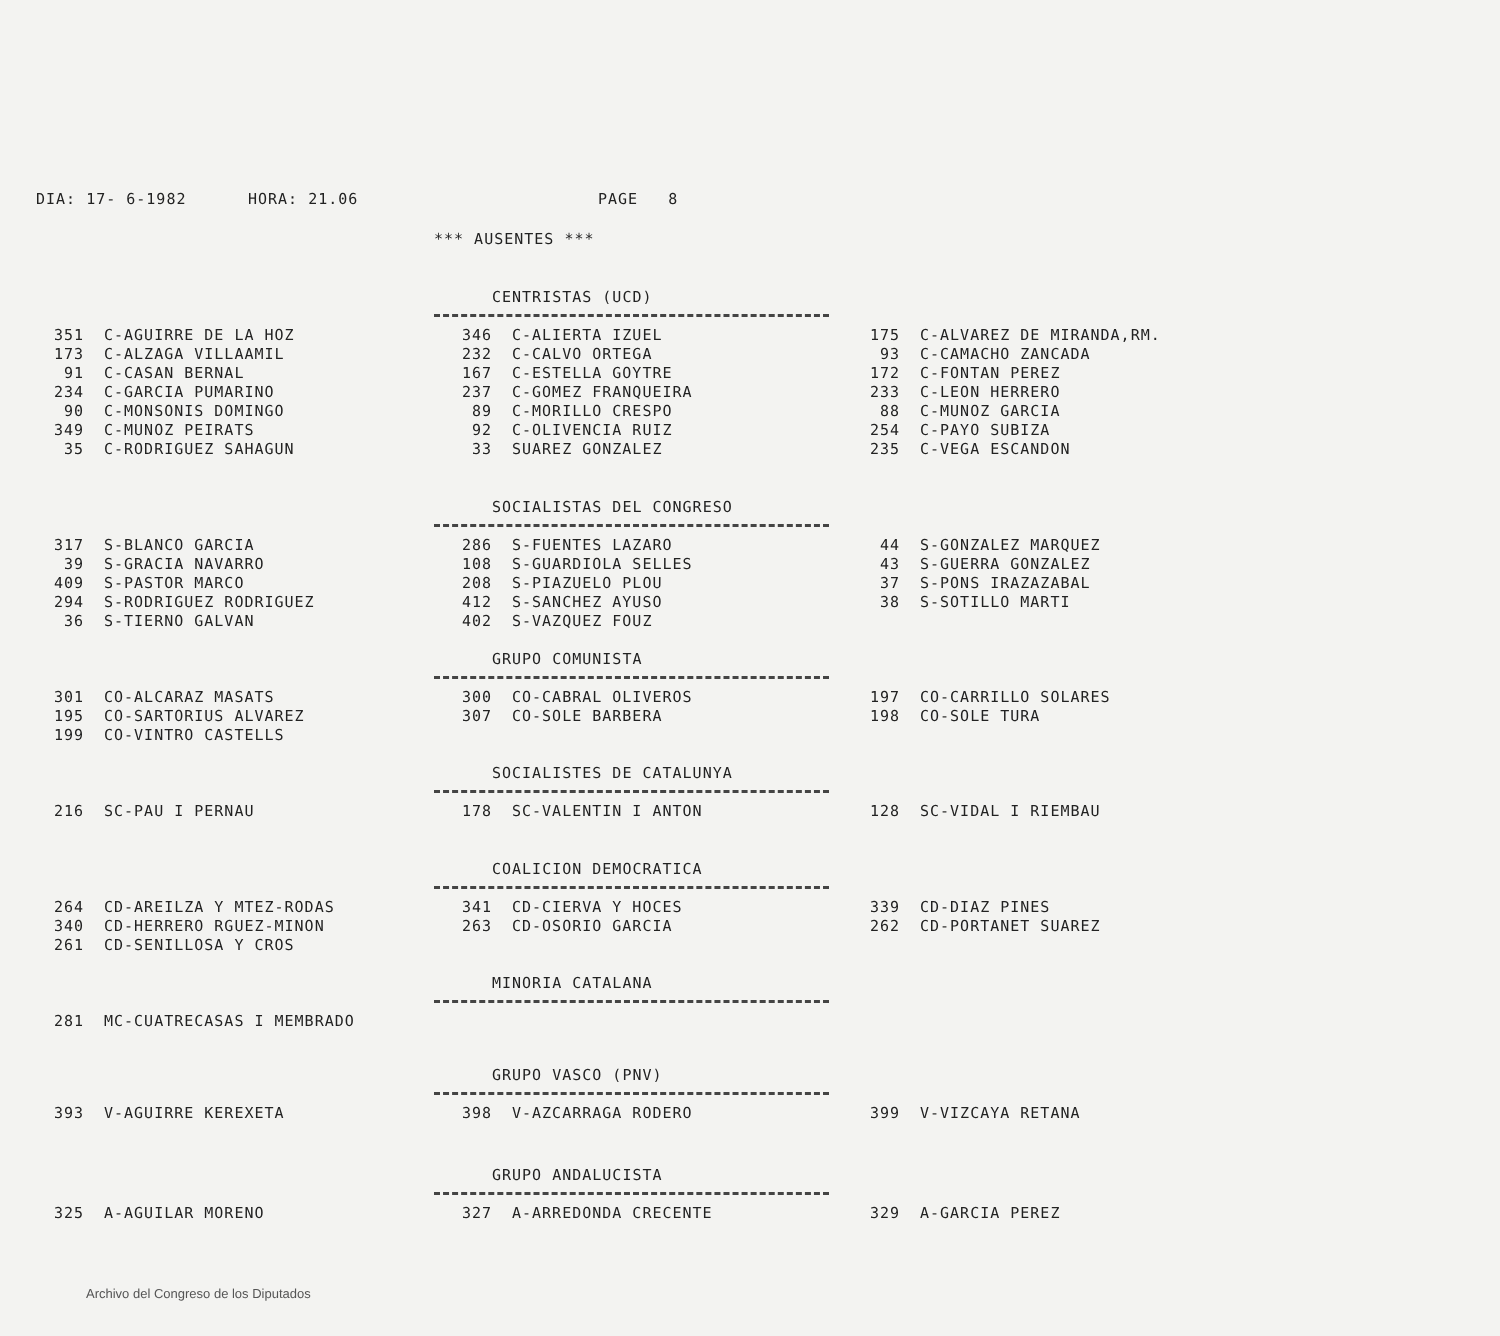DIA: 17- 6-1982 HORA: 21.06 PAGE 8
*** AUSENTES ***
CENTRISTAS (UCD)
| 351 | C-AGUIRRE DE LA HOZ | 346 | C-ALIERTA IZUEL | 175 | C-ALVAREZ DE MIRANDA,RM. |
| 173 | C-ALZAGA VILLAAMIL | 232 | C-CALVO ORTEGA | 93 | C-CAMACHO ZANCADA |
| 91 | C-CASAN BERNAL | 167 | C-ESTELLA GOYTRE | 172 | C-FONTAN PEREZ |
| 234 | C-GARCIA PUMARINO | 237 | C-GOMEZ FRANQUEIRA | 233 | C-LEON HERRERO |
| 90 | C-MONSONIS DOMINGO | 89 | C-MORILLO CRESPO | 88 | C-MUNOZ GARCIA |
| 349 | C-MUNOZ PEIRATS | 92 | C-OLIVENCIA RUIZ | 254 | C-PAYO SUBIZA |
| 35 | C-RODRIGUEZ SAHAGUN | 33 | SUAREZ GONZALEZ | 235 | C-VEGA ESCANDON |
SOCIALISTAS DEL CONGRESO
| 317 | S-BLANCO GARCIA | 286 | S-FUENTES LAZARO | 44 | S-GONZALEZ MARQUEZ |
| 39 | S-GRACIA NAVARRO | 108 | S-GUARDIOLA SELLES | 43 | S-GUERRA GONZALEZ |
| 409 | S-PASTOR MARCO | 208 | S-PIAZUELO PLOU | 37 | S-PONS IRAZAZABAL |
| 294 | S-RODRIGUEZ RODRIGUEZ | 412 | S-SANCHEZ AYUSO | 38 | S-SOTILLO MARTI |
| 36 | S-TIERNO GALVAN | 402 | S-VAZQUEZ FOUZ | | |
GRUPO COMUNISTA
| 301 | CO-ALCARAZ MASATS | 300 | CO-CABRAL OLIVEROS | 197 | CO-CARRILLO SOLARES |
| 195 | CO-SARTORIUS ALVAREZ | 307 | CO-SOLE BARBERA | 198 | CO-SOLE TURA |
| 199 | CO-VINTRO CASTELLS | | | | |
SOCIALISTES DE CATALUNYA
| 216 | SC-PAU I PERNAU | 178 | SC-VALENTIN I ANTON | 128 | SC-VIDAL I RIEMBAU |
COALICION DEMOCRATICA
| 264 | CD-AREILZA Y MTEZ-RODAS | 341 | CD-CIERVA Y HOCES | 339 | CD-DIAZ PINES |
| 340 | CD-HERRERO RGUEZ-MINON | 263 | CD-OSORIO GARCIA | 262 | CD-PORTANET SUAREZ |
| 261 | CD-SENILLOSA Y CROS | | | | |
MINORIA CATALANA
| 281 | MC-CUATRECASAS I MEMBRADO |
GRUPO VASCO (PNV)
| 393 | V-AGUIRRE KEREXETA | 398 | V-AZCARRAGA RODERO | 399 | V-VIZCAYA RETANA |
GRUPO ANDALUCISTA
| 325 | A-AGUILAR MORENO | 327 | A-ARREDONDA CRECENTE | 329 | A-GARCIA PEREZ |
Archivo del Congreso de los Diputados